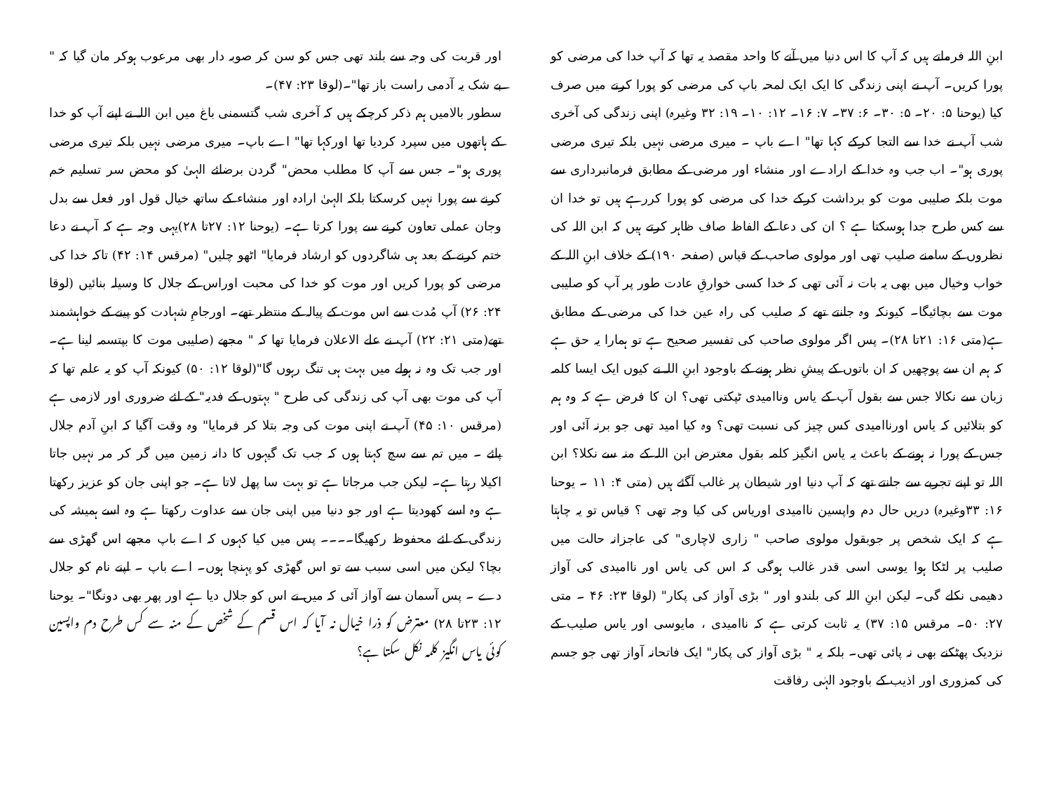ابنِ اللہ فرماتے ہیں کہ آپ کا اس دنیا میں آنے کا واحد مقصد یہ تھا کہ آپ خدا کی مرضی کو پورا کریں۔ آپ نے اپنی زندگی کا ایک ایک لمحہ باپ کی مرضی کو پورا کرنے میں صرف کیا (یوحنا ۵: ۲۰۔ ۵: ۳۰۔ ۶: ۳۷۔ ۷: ۱۶۔ ۱۲: ۱۰۔ ۱۹: ۳۲ وغیرہ) اپنی زندگی کی آخری شب آپ نے خدا سے التجا کرکے کہا تھا" اے باپ ۔ میری مرضی نہیں بلکہ تیری مرضی پوری ہو"۔ اب جب وہ خدا کے ارادے اور منشاء اور مرضی کے مطابق فرمانبرداری سے موت بلکہ صلیبی موت کو برداشت کرکے خدا کی مرضی کو پورا کررہے ہیں تو خدا ان سے کس طرح جدا ہوسکتا ہے ؟ ان کی دعا کے الفاظ صاف ظاہر کرتے ہیں کہ ابن اللہ کی نظروں کے سامنے صلیب تھی اور مولوی صاحب کے قیاس (صفحہ ۱۹۰) کے خلاف ابنِ اللہ کے خواب وخیال میں بھی یہ بات نہ آئی تھی کہ خدا کسی خوارقِ عادت طور پر آپ کو صلیبی موت سے بچائیگا۔ کیونکہ وہ جانتے تھے کہ صلیب کی راہ عین خدا کی مرضی کے مطابق ہے(متی ۱۶: ۲۱تا ۲۸)۔ پس اگر مولوی صاحب کی تفسیر صحیح ہے تو ہمارا یہ حق ہے کہ ہم ان سے پوچھیں کہ ان باتوں کے پیشِ نظر ہونے کے باوجود ابنِ اللہ نے کیوں ایک ایسا کلمہ زبان سے نکالا جس سے بقول آپ کے یاس وناامیدی ٹپکتی تھی؟ ان کا فرض ہے کہ وہ ہم کو بتلائیں کہ یاس اورناامیدی کس چیز کی نسبت تھی؟ وہ کیا امید تھی جو برنہ آئی اور جس کے پورا نہ ہونے کے باعث یہ یاس انگیز کلمہ بقول معترض ابن اللہ کے منہ سے نکلا؟ ابن اللہ تو اپنے تجربے سے جانتے تھے کہ آپ دنیا اور شیطان پر غالب آگئے ہیں (متی ۴: ۱۱ ۔ یوحنا ۱۶: ۳۳وغیرہ) دریں حال دم واپسین ناامیدی اوریاس کی کیا وجہ تھی ؟ قیاس تو یہ چاہتا ہے کہ ایک شخص پر جوبقول مولوی صاحب " زاری لاچاری" کی عاجزانہ حالت میں صلیب پر لٹکا ہوا یوسی اسی قدر غالب ہوگی کہ اس کی یاس اور ناامیدی کی آواز دھیمی نکلے گی۔ لیکن ابنِ اللہ کی بلندو اور " بڑی آواز کی پکار" (لوقا ۲۳: ۴۶ ۔ متی ۲۷: ۵۰۔ مرقس ۱۵: ۳۷) یہ ثابت کرتی ہے کہ ناامیدی ، مایوسی اور یاس صلیب کے نزدیک پھٹکنے بھی نہ پائی تھی۔ بلکہ یہ " بڑی آواز کی پکار" ایک فاتحانہ آواز تھی جو جسم کی کمزوری اور اذیب کے باوجود الہٰی رفاقت
اور قربت کی وجہ سے بلند تھی جس کو سن کر صوبہ دار بھی مرعوب ہوکر مان گیا کہ " بے شک یہ آدمی راست باز تھا"۔(لوقا ۲۳: ۴۷)۔
سطور بالامیں ہم ذکر کرچکے ہیں کہ آخری شب گتسمنی باغ میں ابن اللہ نے اپنے آپ کو خدا کے ہاتھوں میں سپرد کردیا تھا اورکہا تھا" اے باپ۔ میری مرضی نہیں بلکہ تیری مرضی پوری ہو"۔ جس سے آپ کا مطلب محض" گردن برضائے الہیٰ کو محض سر تسلیم خم کرنے سے پورا نہیں کرسکتا بلکہ الہیٰ ارادہ اور منشاء کے ساتھ خیال قول اور فعل سے بدل وجان عملی تعاون کرنے سے پورا کرتا ہے۔ (یوحنا ۱۲: ۲۷تا ۲۸)یہی وجہ ہے کہ آپ نے دعا ختم کرنے کے بعد ہی شاگردوں کو ارشاد فرمایا" اٹھو چلیں" (مرقس ۱۴: ۴۲) تاکہ خدا کی مرضی کو پورا کریں اور موت کو خدا کی محبت اوراس کے جلال کا وسیلہ بنائیں (لوقا ۲۴: ۲۶) آپ مُدت سے اس موت کے پیالہ کے منتظر تھے۔ اورجامِ شہادت کو پینے کے خواہشمند تھے(متی ۲۱: ۲۲) آپ نے علے الاعلان فرمایا تھا کہ " مجھے (صلیبی موت کا بپتسمہ لینا ہے۔ اور جب تک وہ نہ ہولے میں بہت ہی تنگ رہوں گا"(لوقا ۱۲: ۵۰) کیونکہ آپ کو یہ علم تھا کہ آپ کی موت بھی آپ کی زندگی کی طرح " بہتوں کے فدیہ" کے لئے ضروری اور لازمی ہے (مرقس ۱۰: ۴۵) آپ نے اپنی موت کی وجہ بتلا کر فرمایا" وہ وقت آگیا کہ ابنِ آدم جلال پائے ۔ میں تم سے سچ کہتا ہوں کہ جب تک گیہوں کا دانہ زمین میں گر کر مر نہیں جاتا اکیلا رہتا ہے۔ لیکن جب مرجاتا ہے تو بہت سا پھل لاتا ہے۔ جو اپنی جان کو عزیز رکھتا ہے وہ اسے کھودیتا ہے اور جو دنیا میں اپنی جان سے عداوت رکھتا ہے وہ اسے ہمیشہ کی زندگی کے لئے محفوظ رکھیگا۔۔۔۔ پس میں کیا کہوں کہ اے باپ مجھے اس گھڑی سے بچا؟ لیکن میں اسی سبب سے تو اس گھڑی کو پہنچا ہوں۔ اے باپ ۔ اپنے نام کو جلال دے ۔ پس آسمان سے آواز آئی کہ میں نے اس کو جلال دیا ہے اور پھر بھی دونگا"۔ یوحنا ۱۲: ۲۳تا ۲۸) معترض کو ذرا خیال نہ آیا کہ اس قسم کے شخص کے منہ سے کس طرح دم واپسین کوئی یاس انگیز کلمہ نکل سکتا ہے؟